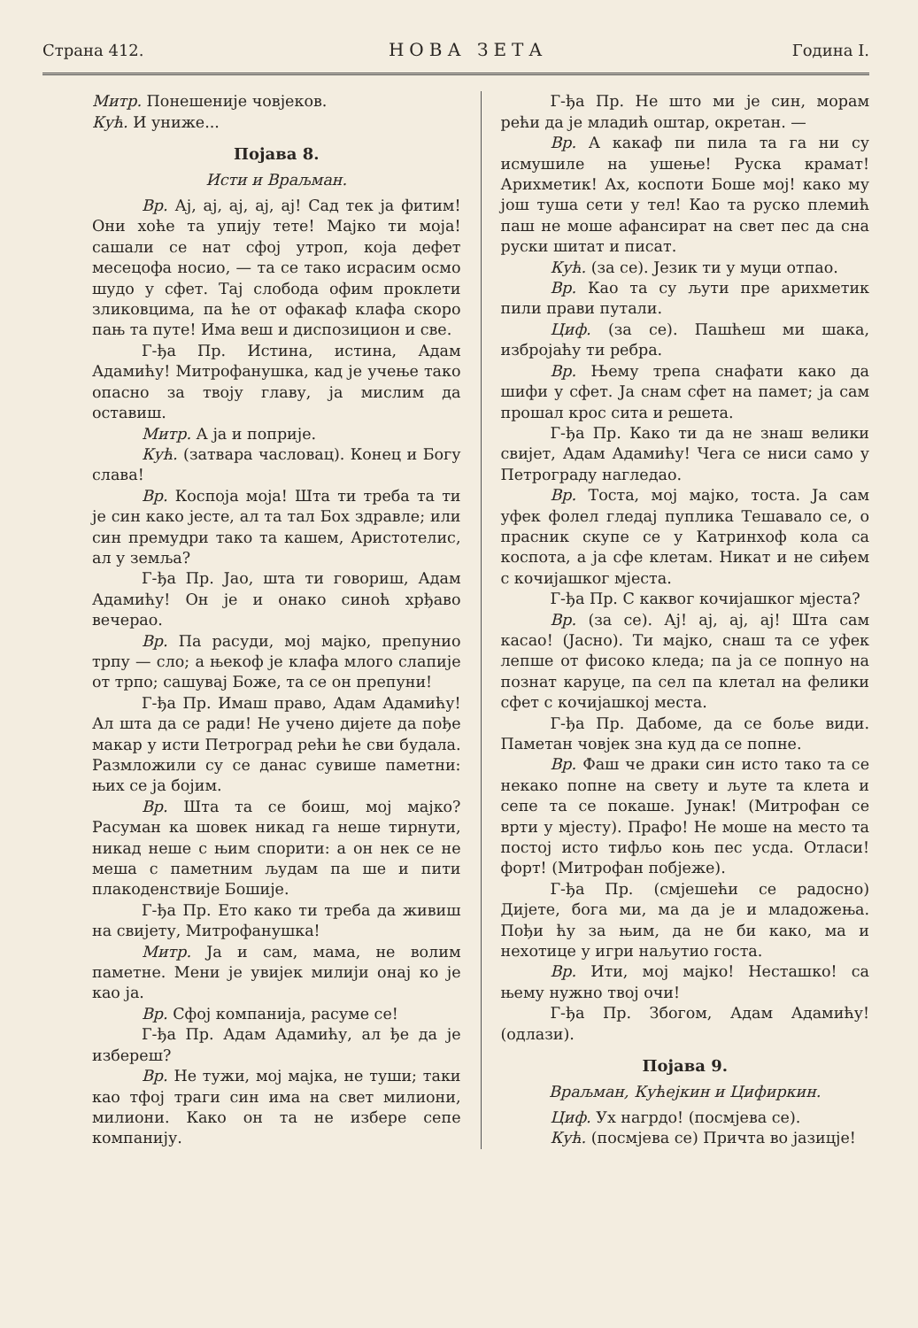Страна 412. НОВА ЗЕТА Година I.
Митр. Понешеније човјеков.
Кућ. И униже...
Појава 8.
Исти и Враљман.
Вр. Ај, ај, ај, ај, ај! Сад тек ја фитим! Они хоће та упију тете! Мајко ти моја! сашали се нат сфој утроп, која дефет месецофа носио, — та се тако исрасим осмо шудо у сфет. Тај слобода офим проклети зликовцима, па ће от офакаф клафа скоро пањ та путе! Има веш и диспозицион и све.
Г-ђа Пр. Истина, истина, Адам Адамићу! Митрофанушка, кад је учење тако опасно за твоју главу, ја мислим да оставиш.
Митр. А ја и поприје.
Кућ. (затвара часловац). Конец и Богу слава!
Вр. Коспоја моја! Шта ти треба та ти је син како јесте, ал та тал Бох здравле; или син премудри тако та кашем, Аристотелис, ал у земља?
Г-ђа Пр. Јао, шта ти говориш, Адам Адамићу! Он је и онако синоћ хрђаво вечерао.
Вр. Па расуди, мој мајко, препунио трпу — сло; а њекоф је клафа млого слапије от трпо; сашувај Боже, та се он препуни!
Г-ђа Пр. Имаш право, Адам Адамићу! Ал шта да се ради! Не учено дијете да пође макар у исти Петроград рећи ће сви будала. Размложили су се данас сувише паметни: њих се ја бојим.
Вр. Шта та се боиш, мој мајко? Расуман ка шовек никад га неше тирнути, никад неше с њим спорити: а он нек се не меша с паметним људам па ше и пити плакоденствије Бошије.
Г-ђа Пр. Ето како ти треба да живиш на свијету, Митрофанушка!
Митр. Ја и сам, мама, не волим паметне. Мени је увијек милији онај ко је као ја.
Вр. Сфој компанија, расуме се!
Г-ђа Пр. Адам Адамићу, ал ђе да је избереш?
Вр. Не тужи, мој мајка, не туши; таки као тфој траги син има на свет милиони, милиони. Како он та не избере сепе компанију.
Г-ђа Пр. Не што ми је син, морам рећи да је младић оштар, окретан. —
Вр. А какаф пи пила та га ни су исмушиле на ушење! Руска крамат! Арихметик! Ах, коспоти Боше мој! како му још туша сети у тел! Као та руско племић паш не моше афансират на свет пес да сна руски шитат и писат.
Кућ. (за се). Језик ти у муци отпао.
Вр. Као та су љути пре арихметик пили прави путали.
Циф. (за се). Пашћеш ми шака, избројаћу ти ребра.
Вр. Њему трепа снафати како да шифи у сфет. Ја снам сфет на памет; ја сам прошал крос сита и решета.
Г-ђа Пр. Како ти да не знаш велики свијет, Адам Адамићу! Чега се ниси само у Петрограду нагледао.
Вр. Тоста, мој мајко, тоста. Ја сам уфек фолел гледај пуплика Тешавало се, о прасник скупе се у Катринхоф кола са коспота, а ја сфе клетам. Никат и не сиђем с кочијашког мјеста.
Г-ђа Пр. С каквог кочијашког мјеста?
Вр. (за се). Ај! ај, ај, ај! Шта сам касао! (Јасно). Ти мајко, снаш та се уфек лепше от фисоко клeда; па ја се попнуо на познат каруце, па сел па клетал на фелики сфет с кочијашкој места.
Г-ђа Пр. Дабоме, да се боље види. Паметан човјек зна куд да се попне.
Вр. Фаш че драки син исто тако та се некако попне на свету и љуте та клета и сепе та се покаше. Јунак! (Митрофан се врти у мјесту). Прафо! Не моше на место та постој исто тифљо коњ пес усда. Отласи! форт! (Митрофан побјеже).
Г-ђа Пр. (смјешећи се радосно) Дијете, бога ми, ма да је и младожења. Пођи ћу за њим, да не би како, ма и нехотице у игри наљутио госта.
Вр. Ити, мој мајко! Несташко! са њему нужно твој очи!
Г-ђа Пр. Збогом, Адам Адамићу! (одлази).
Појава 9.
Враљман, Кућејкин и Цифиркин.
Циф. Ух нагрдо! (посмјева се).
Кућ. (посмјева се) Причта во јазицје!